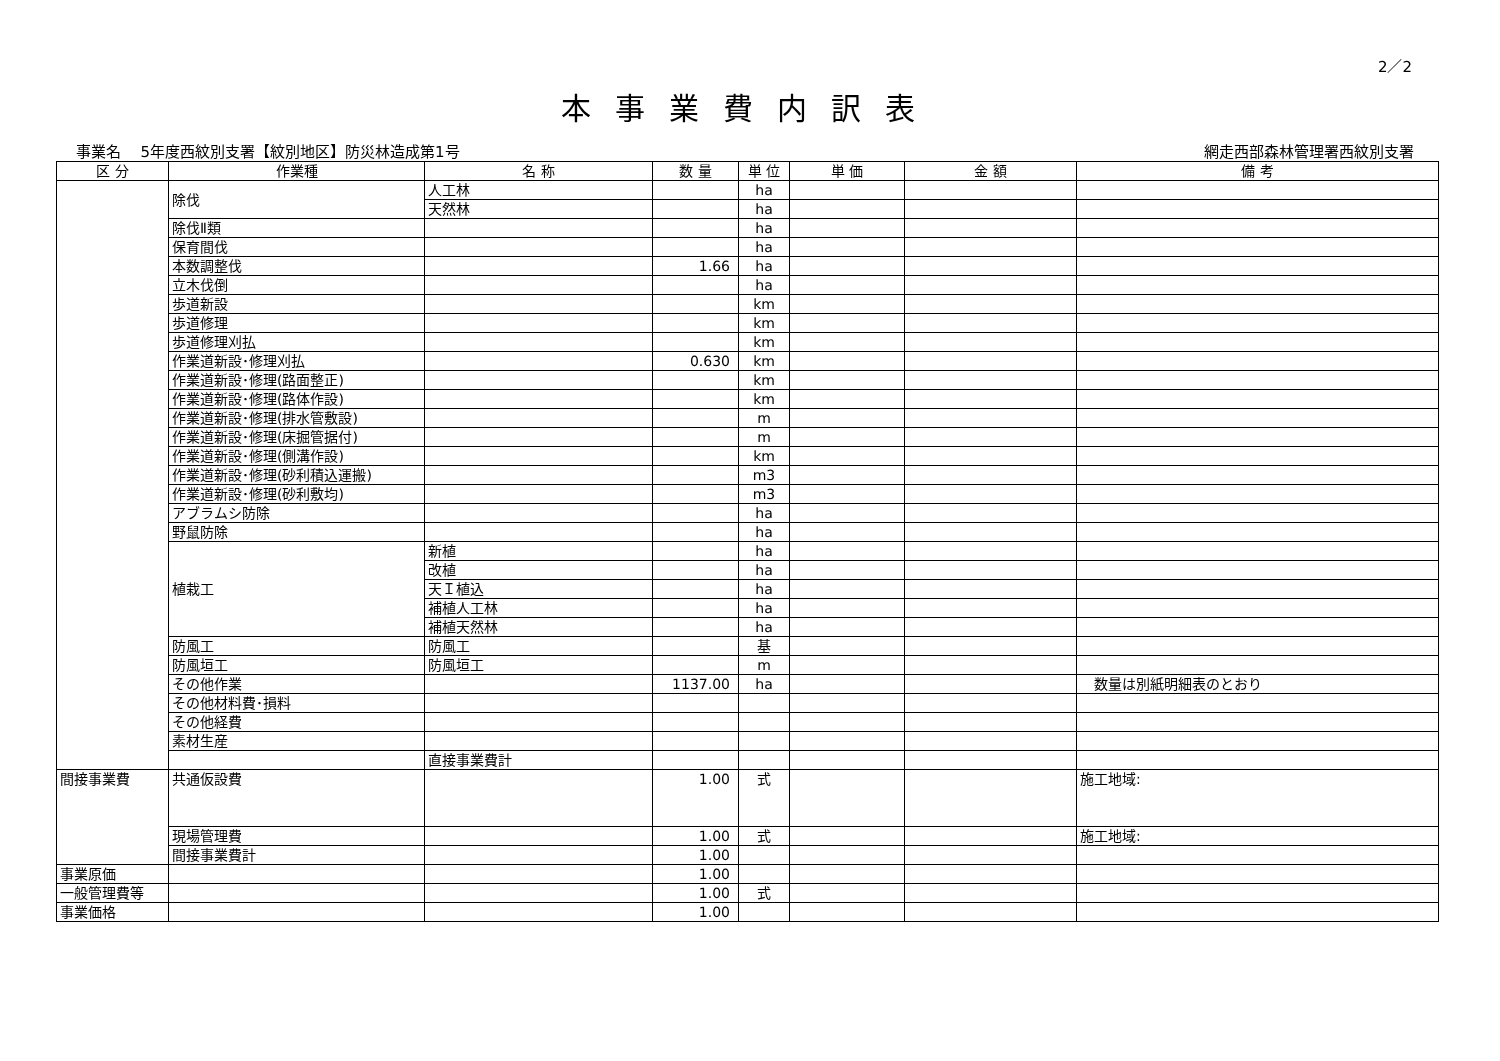2／2
本事業費内訳表
　 事業名　 5年度西紋別支署【紋別地区】防災林造成第1号 網走西部森林管理署西紋別支署　　
| 区 分 | 作業種 | 名 称 | 数 量 | 単 位 | 単 価 | 金 額 | 備 考 |
| --- | --- | --- | --- | --- | --- | --- | --- |
| | 除伐 | 人工林 | | ha | | | |
| | | 天然林 | | ha | | | |
| | 除伐Ⅱ類 | | | ha | | | |
| | 保育間伐 | | | ha | | | |
| | 本数調整伐 | | 1.66 | ha | | | |
| | 立木伐倒 | | | ha | | | |
| | 歩道新設 | | | km | | | |
| | 歩道修理 | | | km | | | |
| | 歩道修理刈払 | | | km | | | |
| | 作業道新設･修理刈払 | | 0.630 | km | | | |
| | 作業道新設･修理(路面整正) | | | km | | | |
| | 作業道新設･修理(路体作設) | | | km | | | |
| | 作業道新設･修理(排水管敷設) | | | m | | | |
| | 作業道新設･修理(床掘管据付) | | | m | | | |
| | 作業道新設･修理(側溝作設) | | | km | | | |
| | 作業道新設･修理(砂利積込運搬) | | | m3 | | | |
| | 作業道新設･修理(砂利敷均) | | | m3 | | | |
| | アブラムシ防除 | | | ha | | | |
| | 野鼠防除 | | | ha | | | |
| | 植栽工 | 新植 | | ha | | | |
| | | 改植 | | ha | | | |
| | | 天Ｉ植込 | | ha | | | |
| | | 補植人工林 | | ha | | | |
| | | 補植天然林 | | ha | | | |
| | 防風工 | 防風工 | | 基 | | | |
| | 防風垣工 | 防風垣工 | | m | | | |
| | その他作業 | | 1137.00 | ha | | | 数量は別紙明細表のとおり |
| | その他材料費･損料 | | | | | | |
| | その他経費 | | | | | | |
| | 素材生産 | | | | | | |
| | | 直接事業費計 | | | | | |
| 間接事業費 | 共通仮設費 | | 1.00 | 式 | | | 施工地域: |
| | 現場管理費 | | 1.00 | 式 | | | 施工地域: |
| | 間接事業費計 | | 1.00 | | | | |
| 事業原価 | | | 1.00 | | | | |
| 一般管理費等 | | | 1.00 | 式 | | | |
| 事業価格 | | | 1.00 | | | | |